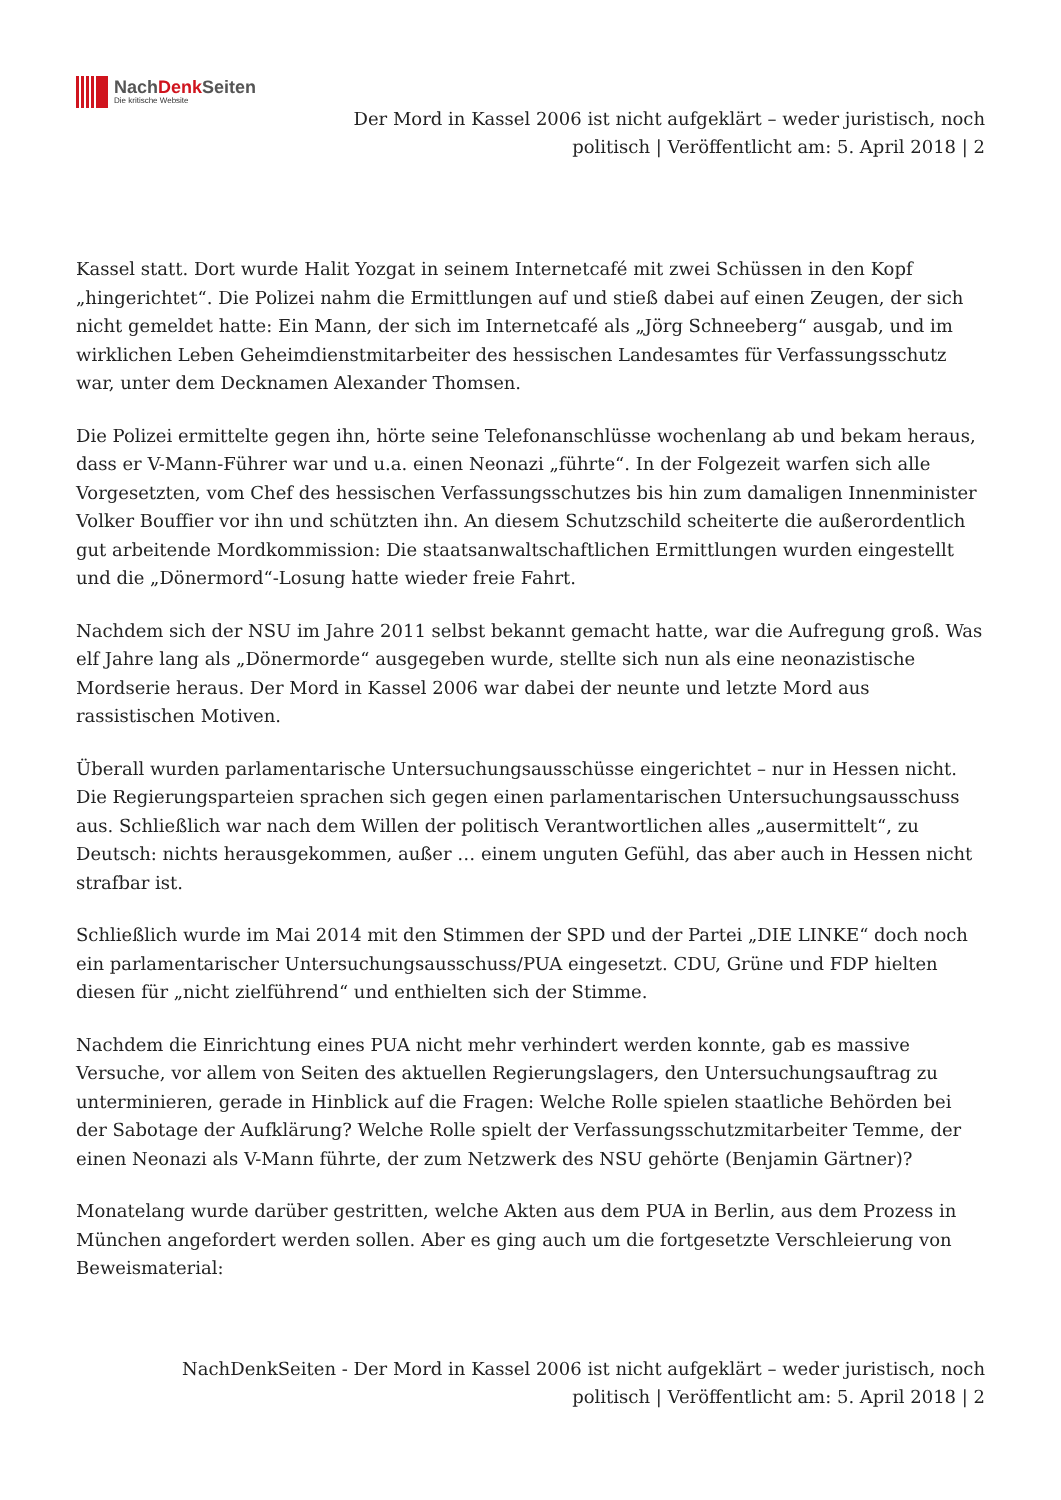NachDenk Seiten
Die kritische Website
Der Mord in Kassel 2006 ist nicht aufgeklärt – weder juristisch, noch politisch | Veröffentlicht am: 5. April 2018 | 2
Kassel statt. Dort wurde Halit Yozgat in seinem Internetcafé mit zwei Schüssen in den Kopf „hingerichtet“. Die Polizei nahm die Ermittlungen auf und stieß dabei auf einen Zeugen, der sich nicht gemeldet hatte: Ein Mann, der sich im Internetcafé als „Jörg Schneeberg“ ausgab, und im wirklichen Leben Geheimdienstmitarbeiter des hessischen Landesamtes für Verfassungsschutz war, unter dem Decknamen Alexander Thomsen.
Die Polizei ermittelte gegen ihn, hörte seine Telefonanschlüsse wochenlang ab und bekam heraus, dass er V-Mann-Führer war und u.a. einen Neonazi „führte“. In der Folgezeit warfen sich alle Vorgesetzten, vom Chef des hessischen Verfassungsschutzes bis hin zum damaligen Innenminister Volker Bouffier vor ihn und schützten ihn. An diesem Schutzschild scheiterte die außerordentlich gut arbeitende Mordkommission: Die staatsanwaltschaftlichen Ermittlungen wurden eingestellt und die „Dönermord“-Losung hatte wieder freie Fahrt.
Nachdem sich der NSU im Jahre 2011 selbst bekannt gemacht hatte, war die Aufregung groß. Was elf Jahre lang als „Dönermorde“ ausgegeben wurde, stellte sich nun als eine neonazistische Mordserie heraus. Der Mord in Kassel 2006 war dabei der neunte und letzte Mord aus rassistischen Motiven.
Überall wurden parlamentarische Untersuchungsausschüsse eingerichtet – nur in Hessen nicht. Die Regierungsparteien sprachen sich gegen einen parlamentarischen Untersuchungsausschuss aus. Schließlich war nach dem Willen der politisch Verantwortlichen alles „ausermittelt“, zu Deutsch: nichts herausgekommen, außer … einem unguten Gefühl, das aber auch in Hessen nicht strafbar ist.
Schließlich wurde im Mai 2014 mit den Stimmen der SPD und der Partei „DIE LINKE“ doch noch ein parlamentarischer Untersuchungsausschuss/PUA eingesetzt. CDU, Grüne und FDP hielten diesen für „nicht zielführend“ und enthielten sich der Stimme.
Nachdem die Einrichtung eines PUA nicht mehr verhindert werden konnte, gab es massive Versuche, vor allem von Seiten des aktuellen Regierungslagers, den Untersuchungsauftrag zu unterminieren, gerade in Hinblick auf die Fragen: Welche Rolle spielen staatliche Behörden bei der Sabotage der Aufklärung? Welche Rolle spielt der Verfassungsschutzmitarbeiter Temme, der einen Neonazi als V-Mann führte, der zum Netzwerk des NSU gehörte (Benjamin Gärtner)?
Monatelang wurde darüber gestritten, welche Akten aus dem PUA in Berlin, aus dem Prozess in München angefordert werden sollen. Aber es ging auch um die fortgesetzte Verschleierung von Beweismaterial:
NachDenkSeiten - Der Mord in Kassel 2006 ist nicht aufgeklärt – weder juristisch, noch politisch | Veröffentlicht am: 5. April 2018 | 2